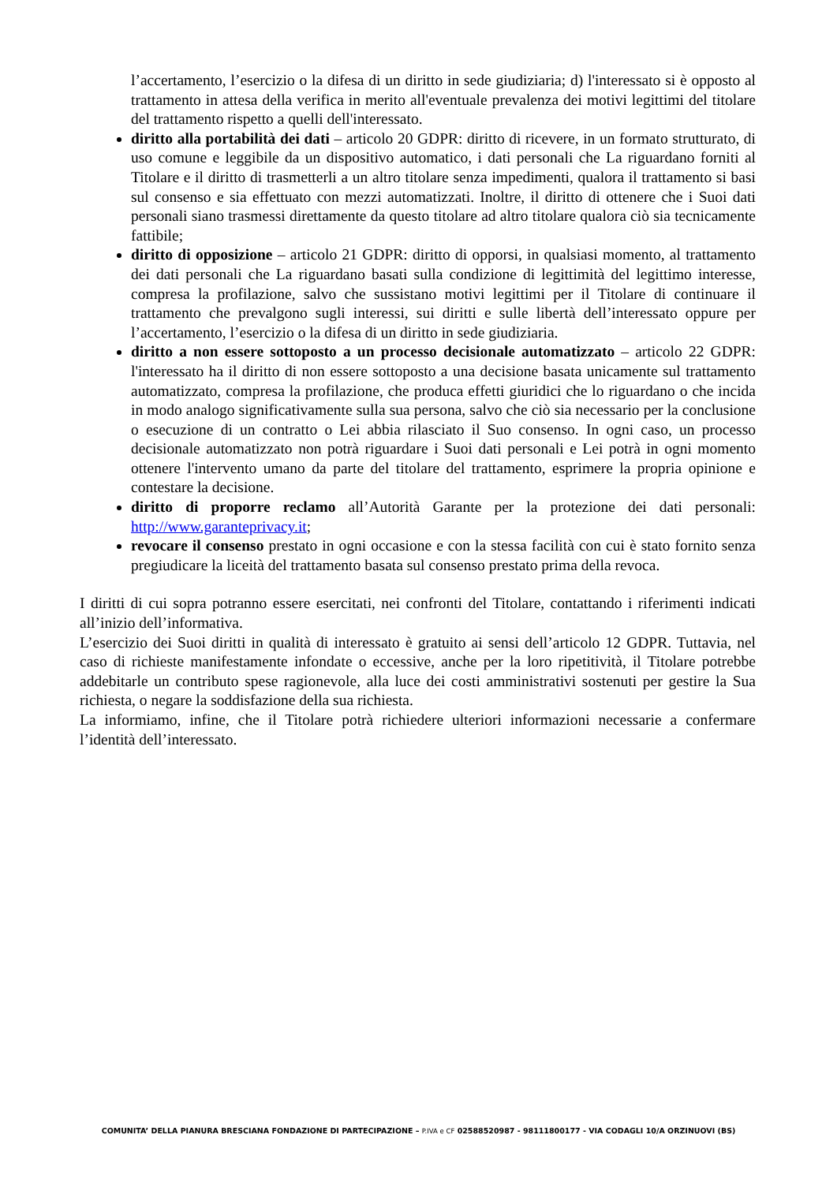l’accertamento, l’esercizio o la difesa di un diritto in sede giudiziaria; d) l'interessato si è opposto al trattamento in attesa della verifica in merito all'eventuale prevalenza dei motivi legittimi del titolare del trattamento rispetto a quelli dell'interessato.
diritto alla portabilità dei dati – articolo 20 GDPR: diritto di ricevere, in un formato strutturato, di uso comune e leggibile da un dispositivo automatico, i dati personali che La riguardano forniti al Titolare e il diritto di trasmetterli a un altro titolare senza impedimenti, qualora il trattamento si basi sul consenso e sia effettuato con mezzi automatizzati. Inoltre, il diritto di ottenere che i Suoi dati personali siano trasmessi direttamente da questo titolare ad altro titolare qualora ciò sia tecnicamente fattibile;
diritto di opposizione – articolo 21 GDPR: diritto di opporsi, in qualsiasi momento, al trattamento dei dati personali che La riguardano basati sulla condizione di legittimità del legittimo interesse, compresa la profilazione, salvo che sussistano motivi legittimi per il Titolare di continuare il trattamento che prevalgono sugli interessi, sui diritti e sulle libertà dell’interessato oppure per l’accertamento, l’esercizio o la difesa di un diritto in sede giudiziaria.
diritto a non essere sottoposto a un processo decisionale automatizzato – articolo 22 GDPR: l'interessato ha il diritto di non essere sottoposto a una decisione basata unicamente sul trattamento automatizzato, compresa la profilazione, che produca effetti giuridici che lo riguardano o che incida in modo analogo significativamente sulla sua persona, salvo che ciò sia necessario per la conclusione o esecuzione di un contratto o Lei abbia rilasciato il Suo consenso. In ogni caso, un processo decisionale automatizzato non potrà riguardare i Suoi dati personali e Lei potrà in ogni momento ottenere l'intervento umano da parte del titolare del trattamento, esprimere la propria opinione e contestare la decisione.
diritto di proporre reclamo all’Autorità Garante per la protezione dei dati personali: http://www.garanteprivacy.it;
revocare il consenso prestato in ogni occasione e con la stessa facilità con cui è stato fornito senza pregiudicare la liceità del trattamento basata sul consenso prestato prima della revoca.
I diritti di cui sopra potranno essere esercitati, nei confronti del Titolare, contattando i riferimenti indicati all’inizio dell’informativa.
L’esercizio dei Suoi diritti in qualità di interessato è gratuito ai sensi dell’articolo 12 GDPR. Tuttavia, nel caso di richieste manifestamente infondate o eccessive, anche per la loro ripetitività, il Titolare potrebbe addebitarle un contributo spese ragionevole, alla luce dei costi amministrativi sostenuti per gestire la Sua richiesta, o negare la soddisfazione della sua richiesta.
La informiamo, infine, che il Titolare potrà richiedere ulteriori informazioni necessarie a confermare l’identità dell’interessato.
COMUNITA’ DELLA PIANURA BRESCIANA FONDAZIONE DI PARTECIPAZIONE – P.IVA e CF 02588520987 - 98111800177 - VIA CODAGLI 10/A ORZINUOVI (BS)